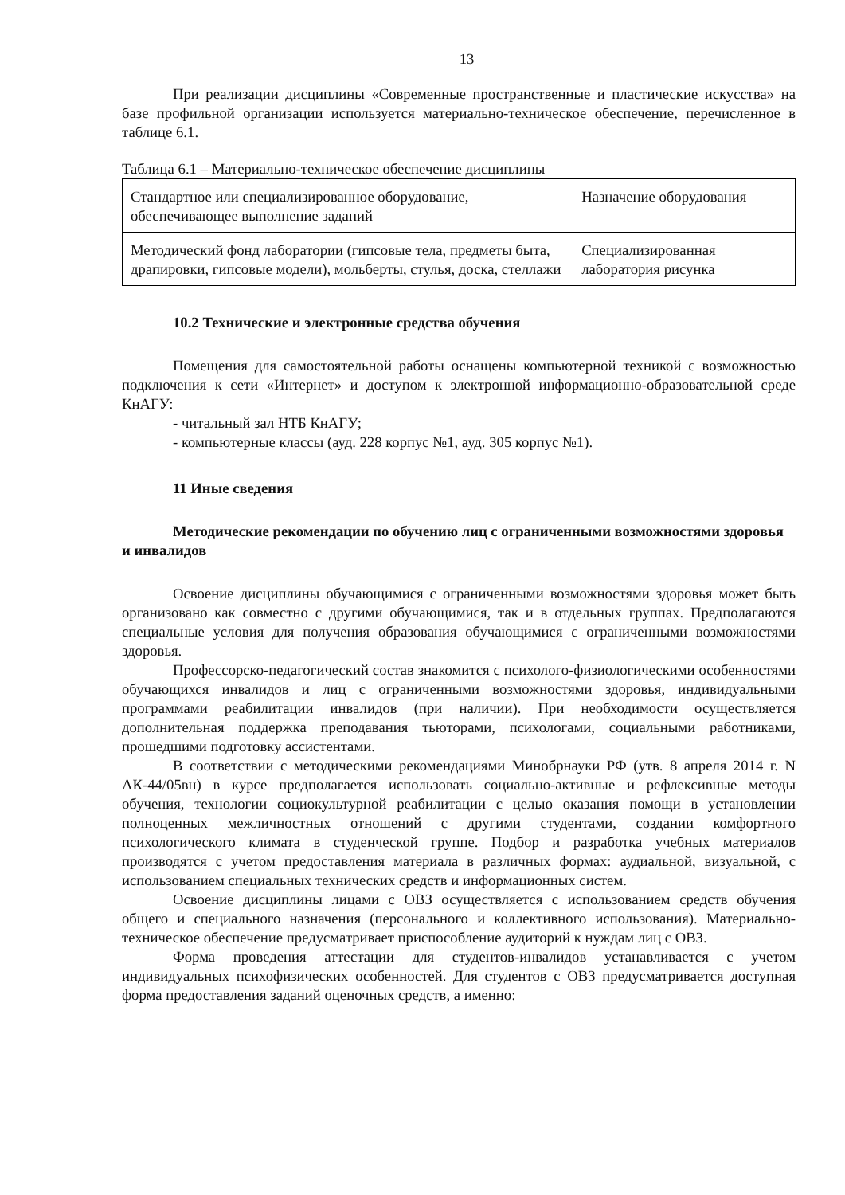13
При реализации дисциплины «Современные пространственные и пластические искусства» на базе профильной организации используется материально-техническое обеспечение, перечисленное в таблице 6.1.
Таблица 6.1 – Материально-техническое обеспечение дисциплины
| Стандартное или специализированное оборудование, обеспечивающее выполнение заданий | Назначение оборудования |
| Методический фонд лаборатории (гипсовые тела, предметы быта, драпировки, гипсовые модели), мольберты, стулья, доска, стеллажи | Специализированная лаборатория рисунка |
10.2 Технические и электронные средства обучения
Помещения для самостоятельной работы оснащены компьютерной техникой с возможностью подключения к сети «Интернет» и доступом к электронной информационно-образовательной среде КнАГУ:
- читальный зал НТБ КнАГУ;
- компьютерные классы (ауд. 228 корпус №1, ауд. 305 корпус №1).
11 Иные сведения
Методические рекомендации по обучению лиц с ограниченными возможностями здоровья и инвалидов
Освоение дисциплины обучающимися с ограниченными возможностями здоровья может быть организовано как совместно с другими обучающимися, так и в отдельных группах. Предполагаются специальные условия для получения образования обучающимися с ограниченными возможностями здоровья.
Профессорско-педагогический состав знакомится с психолого-физиологическими особенностями обучающихся инвалидов и лиц с ограниченными возможностями здоровья, индивидуальными программами реабилитации инвалидов (при наличии). При необходимости осуществляется дополнительная поддержка преподавания тьюторами, психологами, социальными работниками, прошедшими подготовку ассистентами.
В соответствии с методическими рекомендациями Минобрнауки РФ (утв. 8 апреля 2014 г. N АК-44/05вн) в курсе предполагается использовать социально-активные и рефлексивные методы обучения, технологии социокультурной реабилитации с целью оказания помощи в установлении полноценных межличностных отношений с другими студентами, создании комфортного психологического климата в студенческой группе. Подбор и разработка учебных материалов производятся с учетом предоставления материала в различных формах: аудиальной, визуальной, с использованием специальных технических средств и информационных систем.
Освоение дисциплины лицами с ОВЗ осуществляется с использованием средств обучения общего и специального назначения (персонального и коллективного использования). Материально-техническое обеспечение предусматривает приспособление аудиторий к нуждам лиц с ОВЗ.
Форма проведения аттестации для студентов-инвалидов устанавливается с учетом индивидуальных психофизических особенностей. Для студентов с ОВЗ предусматривается доступная форма предоставления заданий оценочных средств, а именно: